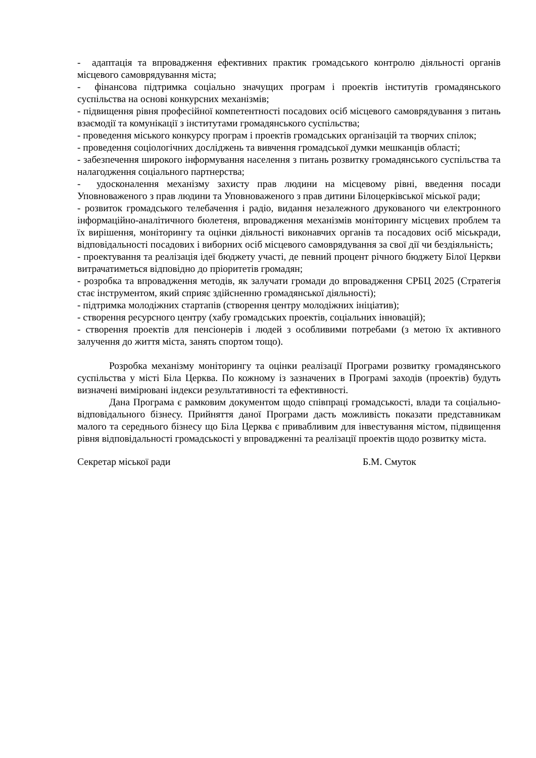- адаптація та впровадження ефективних практик громадського контролю діяльності органів місцевого самоврядування міста;
- фінансова підтримка соціально значущих програм і проектів інститутів громадянського суспільства на основі конкурсних механізмів;
- підвищення рівня професійної компетентності посадових осіб місцевого самоврядування з питань взаємодії та комунікації з інститутами громадянського суспільства;
- проведення міського конкурсу програм і проектів громадських організацій та творчих спілок;
- проведення соціологічних досліджень та вивчення громадської думки мешканців області;
- забезпечення широкого інформування населення з питань розвитку громадянського суспільства та налагодження соціального партнерства;
- удосконалення механізму захисту прав людини на місцевому рівні, введення посади Уповноваженого з прав людини та Уповноваженого з прав дитини Білоцерківської міської ради;
- розвиток громадського телебачення і радіо, видання незалежного друкованого чи електронного інформаційно-аналітичного бюлетеня, впровадження механізмів моніторингу місцевих проблем та їх вирішення, моніторингу та оцінки діяльності виконавчих органів та посадових осіб міськради, відповідальності посадових і виборних осіб місцевого самоврядування за свої дії чи бездіяльність;
- проектування та реалізація ідеї бюджету участі, де певний процент річного бюджету Білої Церкви витрачатиметься відповідно до пріоритетів громадян;
- розробка та впровадження методів, як залучати громади до впровадження СРБЦ 2025 (Стратегія стає інструментом, який сприяє здійсненню громадянської діяльності);
- підтримка молодіжних стартапів (створення центру молодіжних ініціатив);
- створення ресурсного центру (хабу громадських проектів, соціальних інновацій);
- створення проектів для пенсіонерів і людей з особливими потребами (з метою їх активного залучення до життя міста, занять спортом тощо).
Розробка механізму моніторингу та оцінки реалізації Програми розвитку громадянського суспільства у місті Біла Церква. По кожному із зазначених в Програмі заходів (проектів) будуть визначені вимірювані індекси результативності та ефективності.
Дана Програма є рамковим документом щодо співпраці громадськості, влади та соціально-відповідального бізнесу. Прийняття даної Програми дасть можливість показати представникам малого та середнього бізнесу що Біла Церква є привабливим для інвестування містом, підвищення рівня відповідальності громадськості у впровадженні та реалізації проектів щодо розвитку міста.
Секретар міської ради Б.М. Смуток